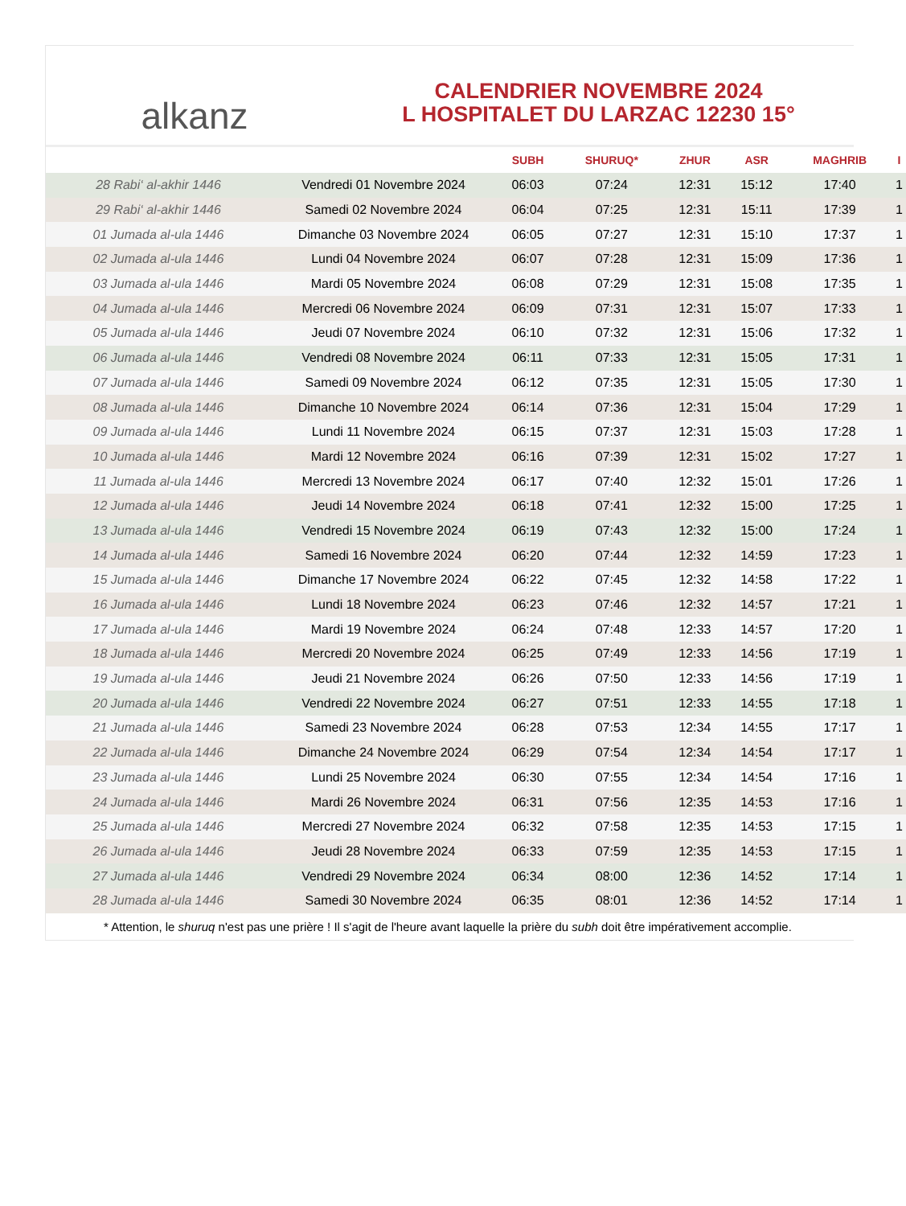alkanz
CALENDRIER NOVEMBRE 2024
L HOSPITALET DU LARZAC 12230 15°
| | | SUBH | SHURUQ* | ZHUR | ASR | MAGHRIB | I |
| --- | --- | --- | --- | --- | --- | --- | --- |
| 28 Rabi‘ al-akhir 1446 | Vendredi 01 Novembre 2024 | 06:03 | 07:24 | 12:31 | 15:12 | 17:40 | 1 |
| 29 Rabi‘ al-akhir 1446 | Samedi 02 Novembre 2024 | 06:04 | 07:25 | 12:31 | 15:11 | 17:39 | 1 |
| 01 Jumada al-ula 1446 | Dimanche 03 Novembre 2024 | 06:05 | 07:27 | 12:31 | 15:10 | 17:37 | 1 |
| 02 Jumada al-ula 1446 | Lundi 04 Novembre 2024 | 06:07 | 07:28 | 12:31 | 15:09 | 17:36 | 1 |
| 03 Jumada al-ula 1446 | Mardi 05 Novembre 2024 | 06:08 | 07:29 | 12:31 | 15:08 | 17:35 | 1 |
| 04 Jumada al-ula 1446 | Mercredi 06 Novembre 2024 | 06:09 | 07:31 | 12:31 | 15:07 | 17:33 | 1 |
| 05 Jumada al-ula 1446 | Jeudi 07 Novembre 2024 | 06:10 | 07:32 | 12:31 | 15:06 | 17:32 | 1 |
| 06 Jumada al-ula 1446 | Vendredi 08 Novembre 2024 | 06:11 | 07:33 | 12:31 | 15:05 | 17:31 | 1 |
| 07 Jumada al-ula 1446 | Samedi 09 Novembre 2024 | 06:12 | 07:35 | 12:31 | 15:05 | 17:30 | 1 |
| 08 Jumada al-ula 1446 | Dimanche 10 Novembre 2024 | 06:14 | 07:36 | 12:31 | 15:04 | 17:29 | 1 |
| 09 Jumada al-ula 1446 | Lundi 11 Novembre 2024 | 06:15 | 07:37 | 12:31 | 15:03 | 17:28 | 1 |
| 10 Jumada al-ula 1446 | Mardi 12 Novembre 2024 | 06:16 | 07:39 | 12:31 | 15:02 | 17:27 | 1 |
| 11 Jumada al-ula 1446 | Mercredi 13 Novembre 2024 | 06:17 | 07:40 | 12:32 | 15:01 | 17:26 | 1 |
| 12 Jumada al-ula 1446 | Jeudi 14 Novembre 2024 | 06:18 | 07:41 | 12:32 | 15:00 | 17:25 | 1 |
| 13 Jumada al-ula 1446 | Vendredi 15 Novembre 2024 | 06:19 | 07:43 | 12:32 | 15:00 | 17:24 | 1 |
| 14 Jumada al-ula 1446 | Samedi 16 Novembre 2024 | 06:20 | 07:44 | 12:32 | 14:59 | 17:23 | 1 |
| 15 Jumada al-ula 1446 | Dimanche 17 Novembre 2024 | 06:22 | 07:45 | 12:32 | 14:58 | 17:22 | 1 |
| 16 Jumada al-ula 1446 | Lundi 18 Novembre 2024 | 06:23 | 07:46 | 12:32 | 14:57 | 17:21 | 1 |
| 17 Jumada al-ula 1446 | Mardi 19 Novembre 2024 | 06:24 | 07:48 | 12:33 | 14:57 | 17:20 | 1 |
| 18 Jumada al-ula 1446 | Mercredi 20 Novembre 2024 | 06:25 | 07:49 | 12:33 | 14:56 | 17:19 | 1 |
| 19 Jumada al-ula 1446 | Jeudi 21 Novembre 2024 | 06:26 | 07:50 | 12:33 | 14:56 | 17:19 | 1 |
| 20 Jumada al-ula 1446 | Vendredi 22 Novembre 2024 | 06:27 | 07:51 | 12:33 | 14:55 | 17:18 | 1 |
| 21 Jumada al-ula 1446 | Samedi 23 Novembre 2024 | 06:28 | 07:53 | 12:34 | 14:55 | 17:17 | 1 |
| 22 Jumada al-ula 1446 | Dimanche 24 Novembre 2024 | 06:29 | 07:54 | 12:34 | 14:54 | 17:17 | 1 |
| 23 Jumada al-ula 1446 | Lundi 25 Novembre 2024 | 06:30 | 07:55 | 12:34 | 14:54 | 17:16 | 1 |
| 24 Jumada al-ula 1446 | Mardi 26 Novembre 2024 | 06:31 | 07:56 | 12:35 | 14:53 | 17:16 | 1 |
| 25 Jumada al-ula 1446 | Mercredi 27 Novembre 2024 | 06:32 | 07:58 | 12:35 | 14:53 | 17:15 | 1 |
| 26 Jumada al-ula 1446 | Jeudi 28 Novembre 2024 | 06:33 | 07:59 | 12:35 | 14:53 | 17:15 | 1 |
| 27 Jumada al-ula 1446 | Vendredi 29 Novembre 2024 | 06:34 | 08:00 | 12:36 | 14:52 | 17:14 | 1 |
| 28 Jumada al-ula 1446 | Samedi 30 Novembre 2024 | 06:35 | 08:01 | 12:36 | 14:52 | 17:14 | 1 |
* Attention, le shuruq n'est pas une prière ! Il s'agit de l'heure avant laquelle la prière du subh doit être impérativement accomplie.